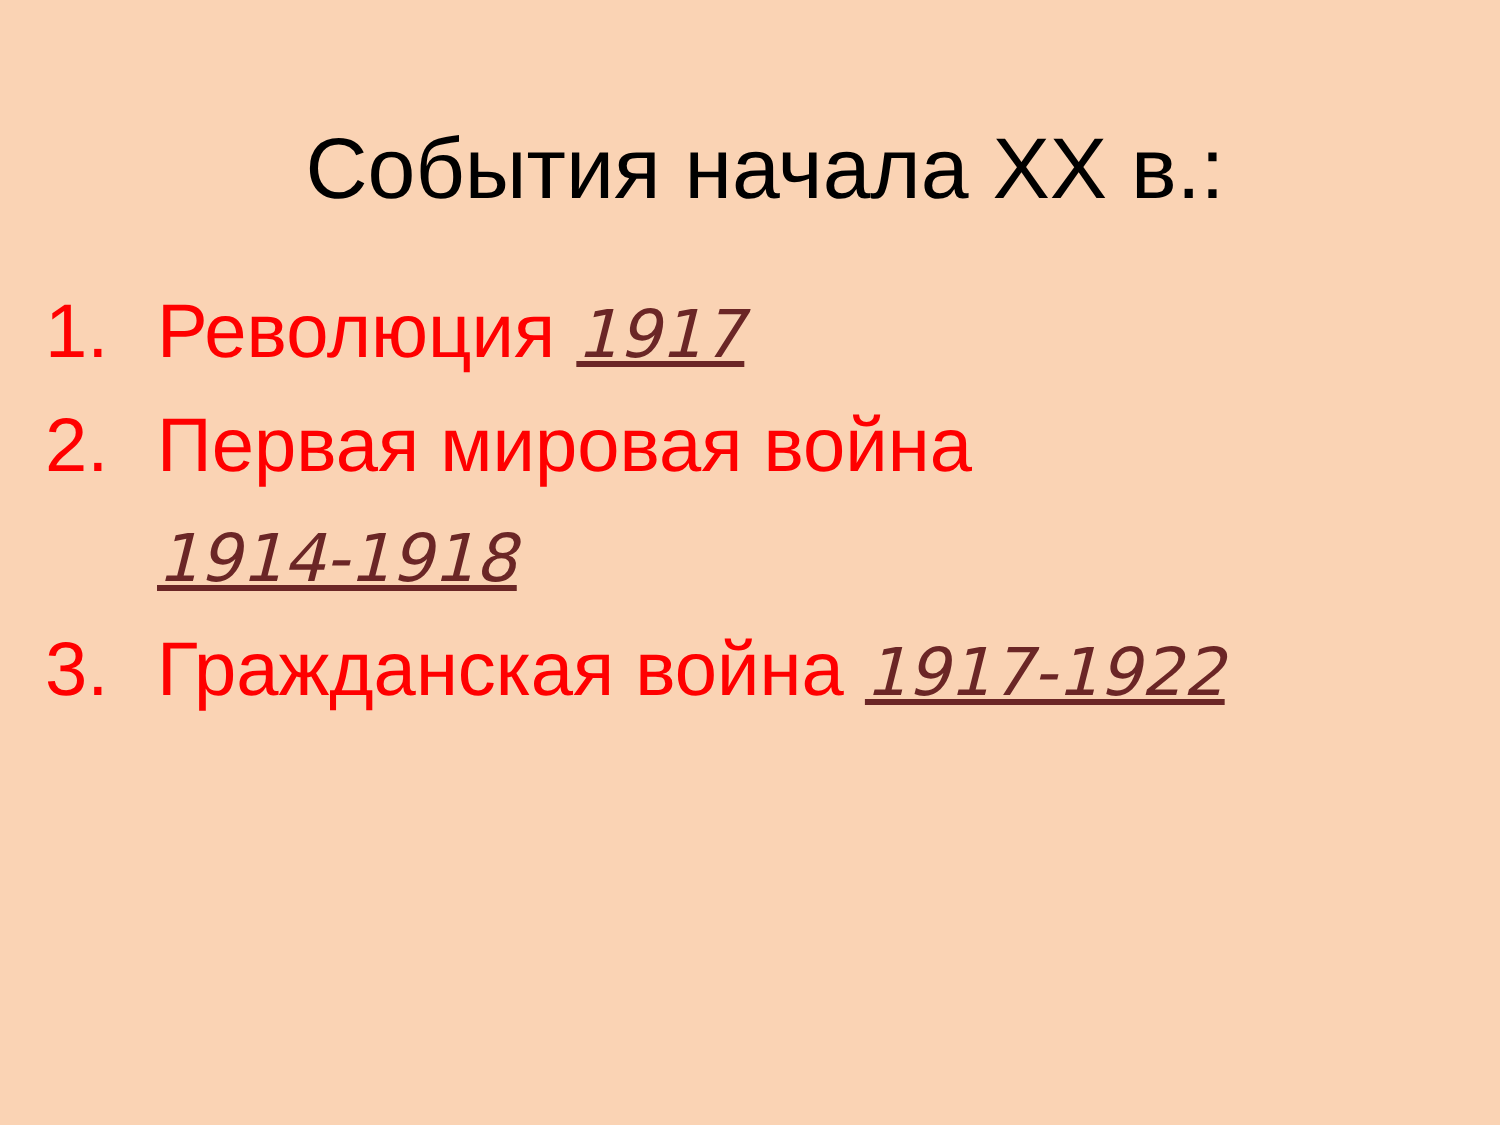События начала XX в.:
1. Революция 1917
2. Первая мировая война
1914-1918
3. Гражданская война 1917-1922